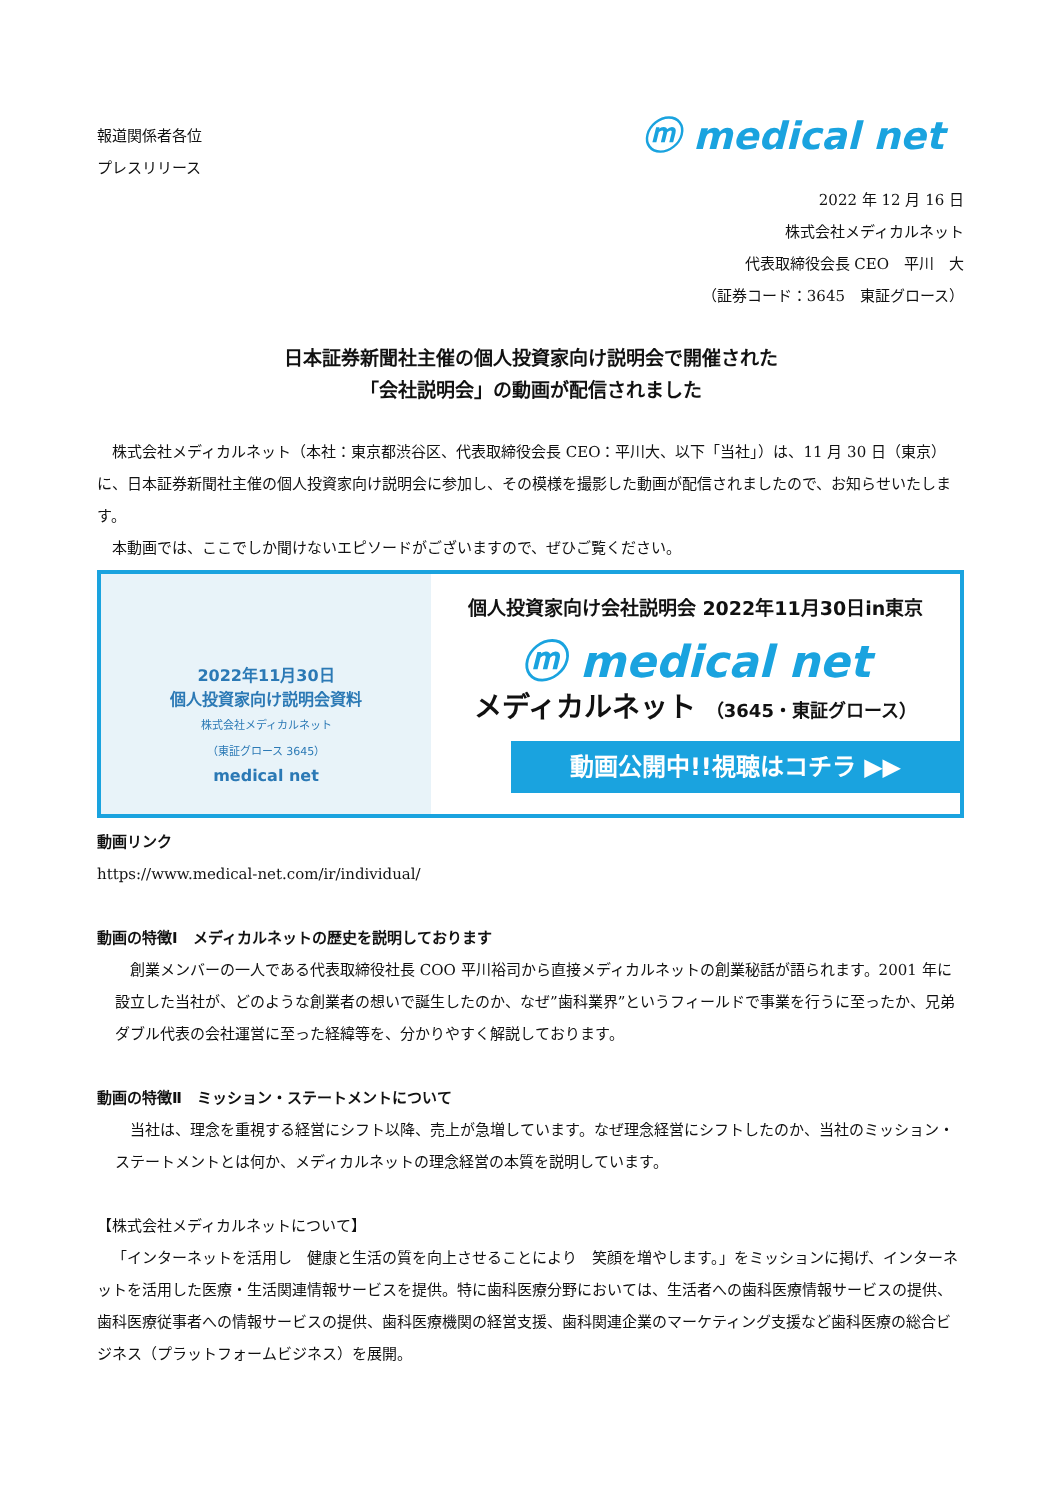報道関係者各位
プレスリリース
ⓜ medical net
2022 年 12 月 16 日
株式会社メディカルネット
代表取締役会長 CEO　平川　大
（証券コード：3645　東証グロース）
日本証券新聞社主催の個人投資家向け説明会で開催された
「会社説明会」の動画が配信されました
株式会社メディカルネット（本社：東京都渋谷区、代表取締役会長 CEO：平川大、以下「当社」）は、11 月 30 日（東京）に、日本証券新聞社主催の個人投資家向け説明会に参加し、その模様を撮影した動画が配信されましたので、お知らせいたします。
本動画では、ここでしか聞けないエピソードがございますので、ぜひご覧ください。
2022年11月30日
個人投資家向け説明会資料
株式会社メディカルネット
（東証グロース 3645）
medical net
個人投資家向け会社説明会 2022年11月30日in東京
ⓜ medical net
メディカルネット （3645・東証グロース）
動画公開中!!視聴はコチラ ▶▶
動画リンク
https://www.medical-net.com/ir/individual/
動画の特徴Ⅰ　メディカルネットの歴史を説明しております
創業メンバーの一人である代表取締役社長 COO 平川裕司から直接メディカルネットの創業秘話が語られます。2001 年に設立した当社が、どのような創業者の想いで誕生したのか、なぜ”歯科業界”というフィールドで事業を行うに至ったか、兄弟ダブル代表の会社運営に至った経緯等を、分かりやすく解説しております。
動画の特徴Ⅱ　ミッション・ステートメントについて
当社は、理念を重視する経営にシフト以降、売上が急増しています。なぜ理念経営にシフトしたのか、当社のミッション・ステートメントとは何か、メディカルネットの理念経営の本質を説明しています。
【株式会社メディカルネットについて】
「インターネットを活用し　健康と生活の質を向上させることにより　笑顔を増やします。」をミッションに掲げ、インターネットを活用した医療・生活関連情報サービスを提供。特に歯科医療分野においては、生活者への歯科医療情報サービスの提供、歯科医療従事者への情報サービスの提供、歯科医療機関の経営支援、歯科関連企業のマーケティング支援など歯科医療の総合ビジネス（プラットフォームビジネス）を展開。